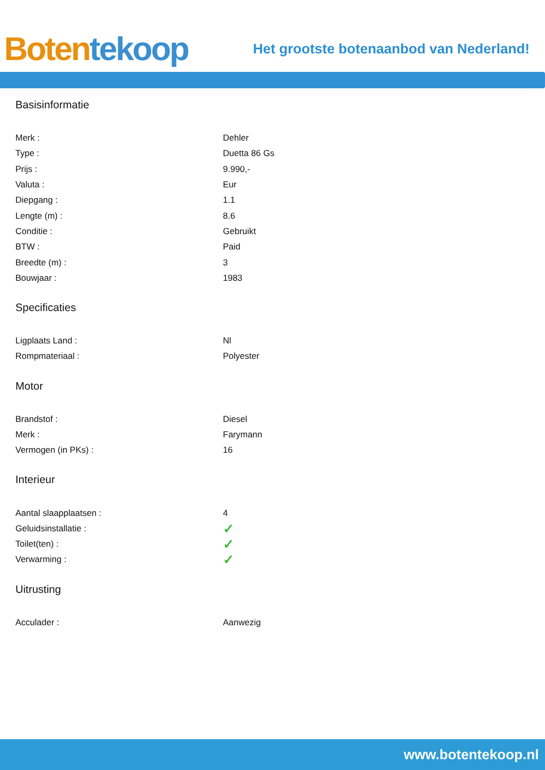Boten tekoop
Het grootste botenaanbod van Nederland!
Basisinformatie
| Merk : | Dehler |
| Type : | Duetta 86 Gs |
| Prijs : | 9.990,- |
| Valuta : | Eur |
| Diepgang : | 1.1 |
| Lengte (m) : | 8.6 |
| Conditie : | Gebruikt |
| BTW : | Paid |
| Breedte (m) : | 3 |
| Bouwjaar : | 1983 |
Specificaties
| Ligplaats Land : | Nl |
| Rompmateriaal : | Polyester |
Motor
| Brandstof : | Diesel |
| Merk : | Farymann |
| Vermogen (in PKs) : | 16 |
Interieur
| Aantal slaapplaatsen : | 4 |
| Geluidsinstallatie : | ✓ |
| Toilet(ten) : | ✓ |
| Verwarming : | ✓ |
Uitrusting
| Acculader : | Aanwezig |
www.botentekoop.nl